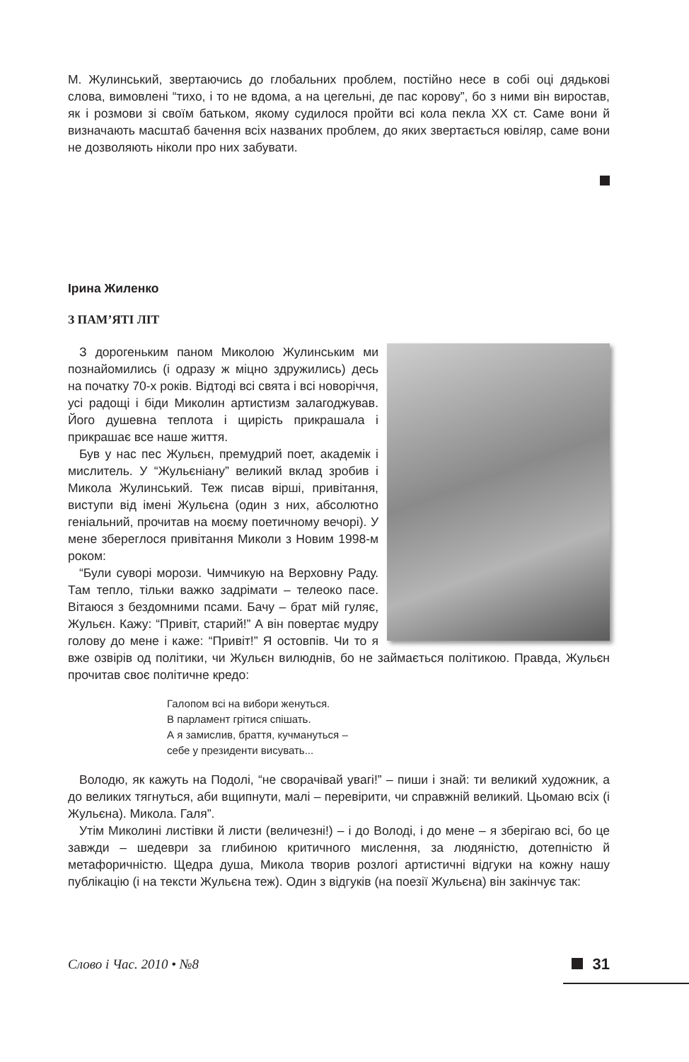М. Жулинський, звертаючись до глобальних проблем, постійно несе в собі оці дядькові слова, вимовлені “тихо, і то не вдома, а на цегельні, де пас корову”, бо з ними він виростав, як і розмови зі своїм батьком, якому судилося пройти всі кола пекла XX ст. Саме вони й визначають масштаб бачення всіх названих проблем, до яких звертається ювіляр, саме вони не дозволяють ніколи про них забувати.
Ірина Жиленко
З ПАМ’ЯТІ ЛІТ
З дорогеньким паном Миколою Жулинським ми познайомились (і одразу ж міцно здружились) десь на початку 70-х років. Відтоді всі свята і всі новоріччя, усі радощі і біди Миколин артистизм залагоджував. Його душевна теплота і щирість прикрашала і прикрашає все наше життя.
Був у нас пес Жульєн, премудрий поет, академік і мислитель. У “Жульєніану” великий вклад зробив і Микола Жулинський. Теж писав вірші, привітання, виступи від імені Жульєна (один з них, абсолютно геніальний, прочитав на моєму поетичному вечорі). У мене збереглося привітання Миколи з Новим 1998-м роком:
“Були суворі морози. Чимчикую на Верховну Раду. Там тепло, тільки важко задрімати – телеоко пасе. Вітаюся з бездомними псами. Бачу – брат мій гуляє, Жульєн. Кажу: “Привіт, старий!” А він повертає мудру голову до мене і каже: “Привіт!” Я остовпів. Чи то я вже озвірів од політики, чи Жульєн вилюднів, бо не займається політикою. Правда, Жульєн прочитав своє політичне кредо:
Галопом всі на вибори женуться.
В парламент грітися спішать.
А я замислив, браття, кучмануться –
себе у президенти висувать...
Володю, як кажуть на Подолі, “не сворачівай увагі!” – пиши і знай: ти великий художник, а до великих тягнуться, аби вщипнути, малі – перевірити, чи справжній великий. Цьомаю всіх (і Жульєна). Микола. Галя”.
Утім Миколині листівки й листи (величезні!) – і до Володі, і до мене – я зберігаю всі, бо це завжди – шедеври за глибиною критичного мислення, за людяністю, дотепністю й метафоричністю. Щедра душа, Микола творив розлогі артистичні відгуки на кожну нашу публікацію (і на тексти Жульєна теж). Один з відгуків (на поезії Жульєна) він закінчує так:
Слово і Час. 2010 • №8 31